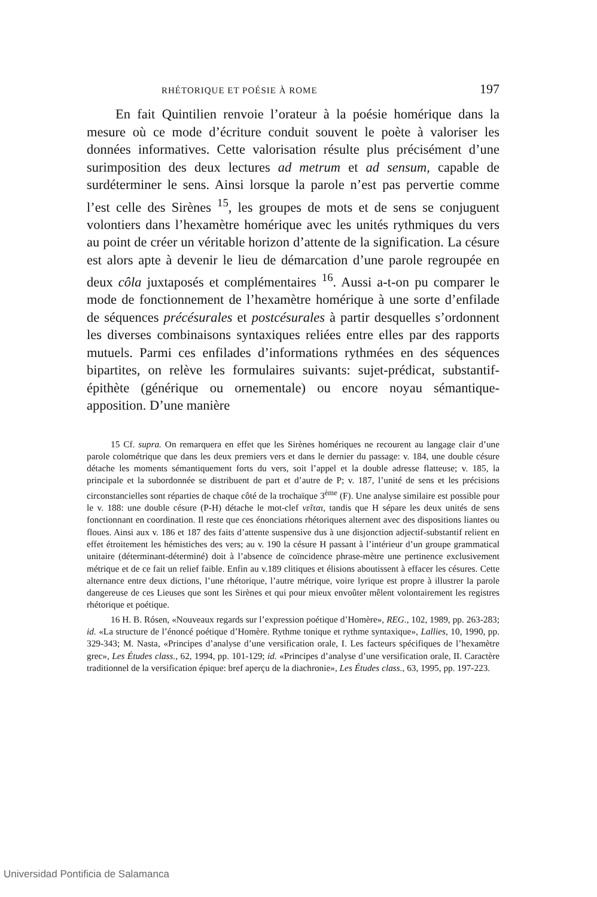RHÉTORIQUE ET POÉSIE À ROME 197
En fait Quintilien renvoie l’orateur à la poésie homérique dans la mesure où ce mode d’écriture conduit souvent le poète à valoriser les données informatives. Cette valorisation résulte plus précisément d’une surimposition des deux lectures ad metrum et ad sensum, capable de surdéterminer le sens. Ainsi lorsque la parole n’est pas pervertie comme l’est celle des Sirènes <sup>15</sup>, les groupes de mots et de sens se conjuguent volontiers dans l’hexamètre homérique avec les unités rythmiques du vers au point de créer un véritable horizon d’attente de la signification. La césure est alors apte à devenir le lieu de démarcation d’une parole regroupée en deux côla juxtaposés et complémentaires <sup>16</sup>. Aussi a-t-on pu comparer le mode de fonctionnement de l’hexamètre homérique à une sorte d’enfilade de séquences précésurales et postcésurales à partir desquelles s’ordonnent les diverses combinaisons syntaxiques reliées entre elles par des rapports mutuels. Parmi ces enfilades d’informations rythmées en des séquences bipartites, on relève les formulaires suivants: sujet-prédicat, substantif-épithète (générique ou ornementale) ou encore noyau sémantique-apposition. D’une manière
15 Cf. supra. On remarquera en effet que les Sirènes homériques ne recourent au langage clair d’une parole colométrique que dans les deux premiers vers et dans le dernier du passage: v. 184, une double césure détache les moments sémantiquement forts du vers, soit l’appel et la double adresse flatteuse; v. 185, la principale et la subordonnée se distribuent de part et d’autre de P; v. 187, l’unité de sens et les précisions circonstancielles sont réparties de chaque côté de la trochaïque 3<sup>ème</sup> (F). Une analyse similaire est possible pour le v. 188: une double césure (P-H) détache le mot-clef νεῖται, tandis que H sépare les deux unités de sens fonctionnant en coordination. Il reste que ces énonciations rhétoriques alternent avec des dispositions liantes ou floues. Ainsi aux v. 186 et 187 des faits d’attente suspensive dus à une disjonction adjectif-substantif relient en effet étroitement les hémistiches des vers; au v. 190 la césure H passant à l’intérieur d’un groupe grammatical unitaire (déterminant-déterminé) doit à l’absence de coïncidence phrase-mètre une pertinence exclusivement métrique et de ce fait un relief faible. Enfin au v.189 clitiques et élisions aboutissent à effacer les césures. Cette alternance entre deux dictions, l’une rhétorique, l’autre métrique, voire lyrique est propre à illustrer la parole dangereuse de ces Lieuses que sont les Sirènes et qui pour mieux envoûter mêlent volontairement les registres rhétorique et poétique.
16 H. B. Rósen, «Nouveaux regards sur l’expression poétique d’Homère», REG., 102, 1989, pp. 263-283; id. «La structure de l’énoncé poétique d’Homère. Rythme tonique et rythme syntaxique», Lallies, 10, 1990, pp. 329-343; M. Nasta, «Principes d’analyse d’une versification orale, I. Les facteurs spécifiques de l’hexamètre grec», Les Études class., 62, 1994, pp. 101-129; id. «Principes d’analyse d’une versification orale, II. Caractère traditionnel de la versification épique: bref aperçu de la diachronie», Les Études class., 63, 1995, pp. 197-223.
Universidad Pontificia de Salamanca